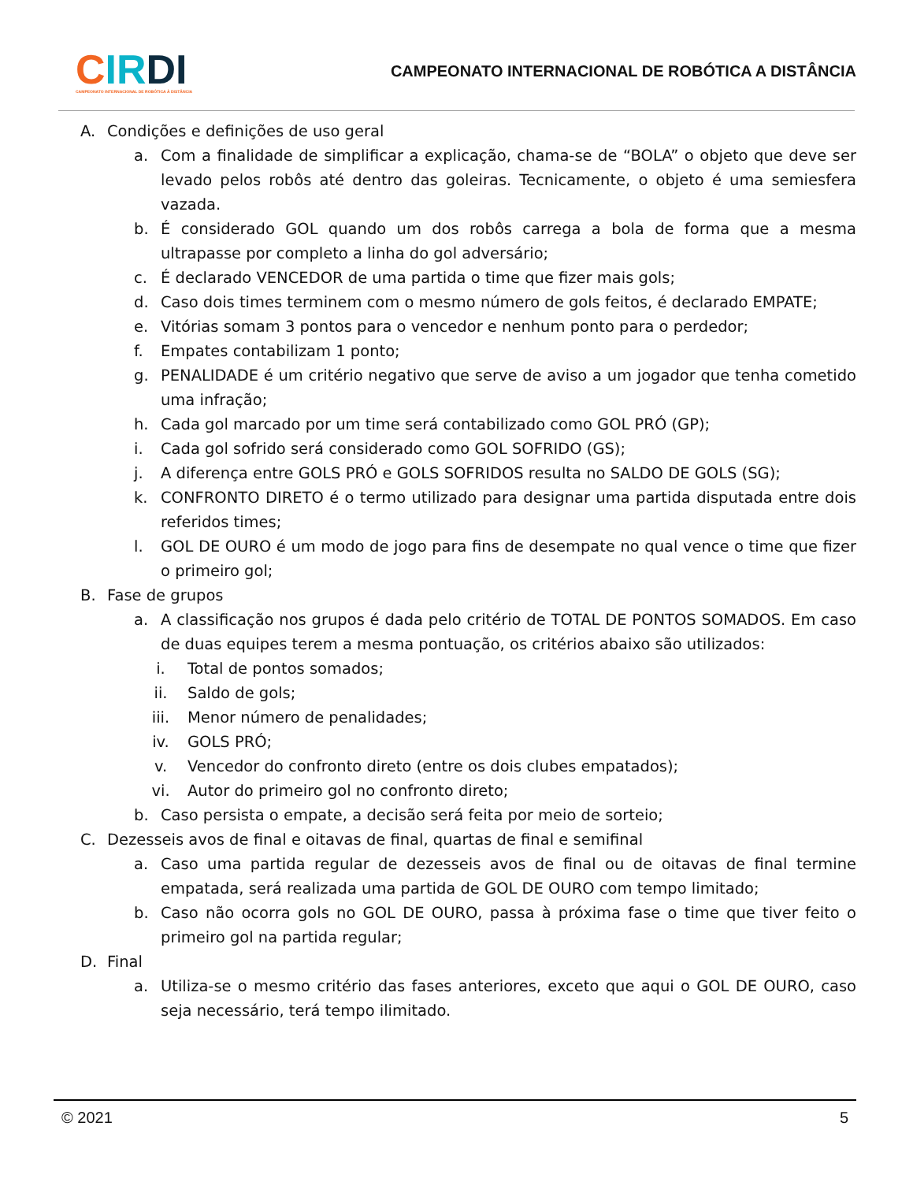CIR DI
CAMPEONATO INTERNACIONAL DE ROBÓTICA À DISTÂNCIA
CAMPEONATO INTERNACIONAL DE ROBÓTICA A DISTÂNCIA
A. Condições e definições de uso geral
a. Com a finalidade de simplificar a explicação, chama-se de “BOLA” o objeto que deve ser levado pelos robôs até dentro das goleiras. Tecnicamente, o objeto é uma semiesfera vazada.
b. É considerado GOL quando um dos robôs carrega a bola de forma que a mesma ultrapasse por completo a linha do gol adversário;
c. É declarado VENCEDOR de uma partida o time que fizer mais gols;
d. Caso dois times terminem com o mesmo número de gols feitos, é declarado EMPATE;
e. Vitórias somam 3 pontos para o vencedor e nenhum ponto para o perdedor;
f. Empates contabilizam 1 ponto;
g. PENALIDADE é um critério negativo que serve de aviso a um jogador que tenha cometido uma infração;
h. Cada gol marcado por um time será contabilizado como GOL PRÓ (GP);
i. Cada gol sofrido será considerado como GOL SOFRIDO (GS);
j. A diferença entre GOLS PRÓ e GOLS SOFRIDOS resulta no SALDO DE GOLS (SG);
k. CONFRONTO DIRETO é o termo utilizado para designar uma partida disputada entre dois referidos times;
l. GOL DE OURO é um modo de jogo para fins de desempate no qual vence o time que fizer o primeiro gol;
B. Fase de grupos
a. A classificação nos grupos é dada pelo critério de TOTAL DE PONTOS SOMADOS. Em caso de duas equipes terem a mesma pontuação, os critérios abaixo são utilizados:
i. Total de pontos somados;
ii. Saldo de gols;
iii. Menor número de penalidades;
iv. GOLS PRÓ;
v. Vencedor do confronto direto (entre os dois clubes empatados);
vi. Autor do primeiro gol no confronto direto;
b. Caso persista o empate, a decisão será feita por meio de sorteio;
C. Dezesseis avos de final e oitavas de final, quartas de final e semifinal
a. Caso uma partida regular de dezesseis avos de final ou de oitavas de final termine empatada, será realizada uma partida de GOL DE OURO com tempo limitado;
b. Caso não ocorra gols no GOL DE OURO, passa à próxima fase o time que tiver feito o primeiro gol na partida regular;
D. Final
a. Utiliza-se o mesmo critério das fases anteriores, exceto que aqui o GOL DE OURO, caso seja necessário, terá tempo ilimitado.
© 2021 5